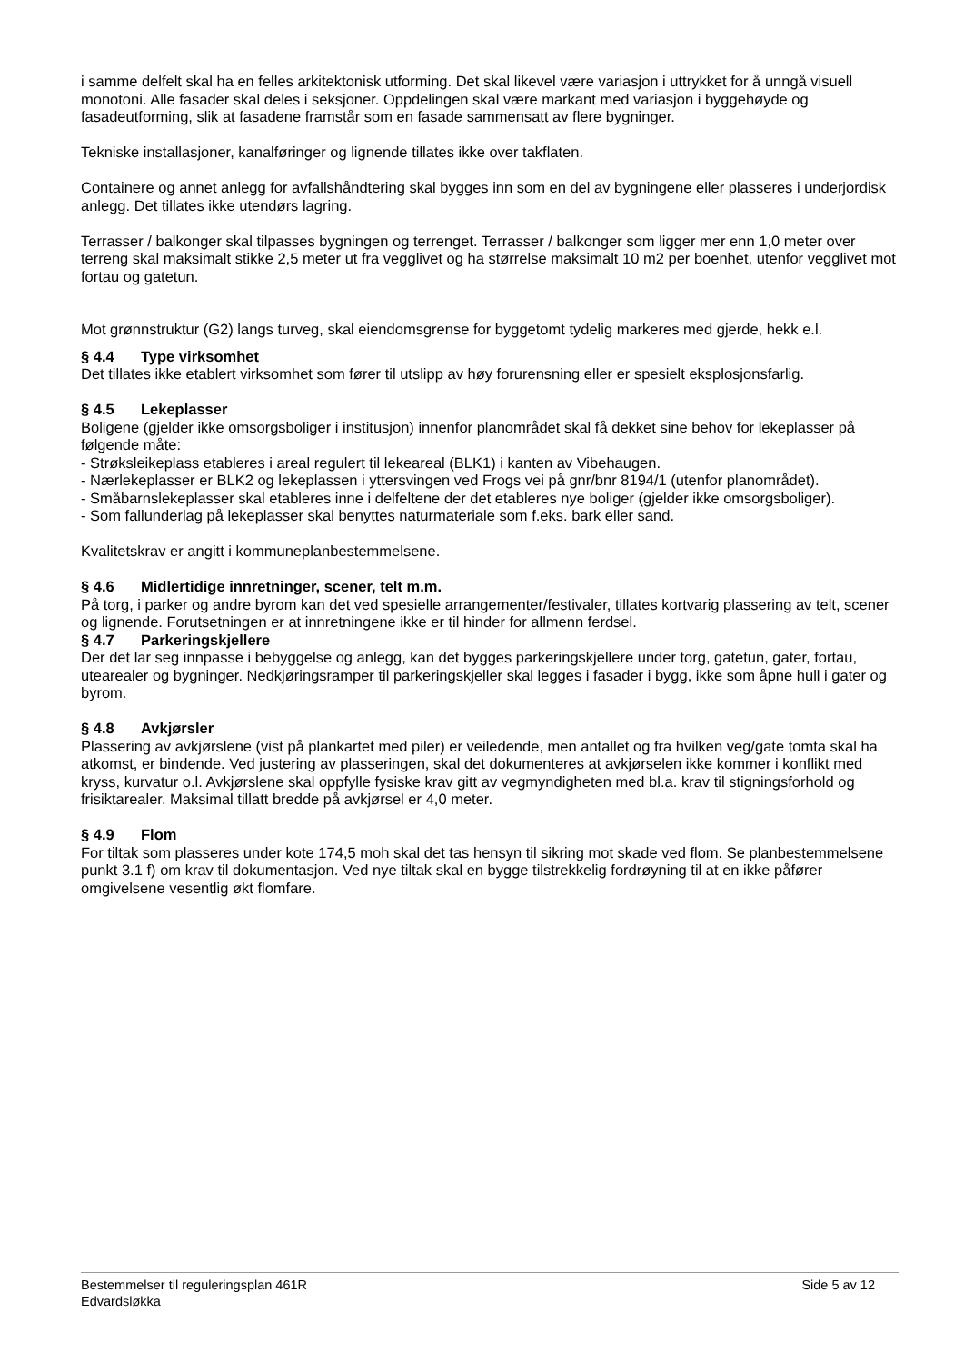i samme delfelt skal ha en felles arkitektonisk utforming. Det skal likevel være variasjon i uttrykket for å unngå visuell monotoni. Alle fasader skal deles i seksjoner. Oppdelingen skal være markant med variasjon i byggehøyde og fasadeutforming, slik at fasadene framstår som en fasade sammensatt av flere bygninger.
Tekniske installasjoner, kanalføringer og lignende tillates ikke over takflaten.
Containere og annet anlegg for avfallshåndtering skal bygges inn som en del av bygningene eller plasseres i underjordisk anlegg. Det tillates ikke utendørs lagring.
Terrasser / balkonger skal tilpasses bygningen og terrenget. Terrasser / balkonger som ligger mer enn 1,0 meter over terreng skal maksimalt stikke 2,5 meter ut fra vegglivet og ha størrelse maksimalt 10 m2 per boenhet, utenfor vegglivet mot fortau og gatetun.
Mot grønnstruktur (G2) langs turveg, skal eiendomsgrense for byggetomt tydelig markeres med gjerde, hekk e.l.
§ 4.4 Type virksomhet
Det tillates ikke etablert virksomhet som fører til utslipp av høy forurensning eller er spesielt eksplosjonsfarlig.
§ 4.5 Lekeplasser
Boligene (gjelder ikke omsorgsboliger i institusjon) innenfor planområdet skal få dekket sine behov for lekeplasser på følgende måte:
- Strøksleikeplass etableres i areal regulert til lekeareal (BLK1) i kanten av Vibehaugen.
- Nærlekeplasser er BLK2 og lekeplassen i yttersvingen ved Frogs vei på gnr/bnr 8194/1 (utenfor planområdet).
- Småbarnslekeplasser skal etableres inne i delfeltene der det etableres nye boliger (gjelder ikke omsorgsboliger).
- Som fallunderlag på lekeplasser skal benyttes naturmateriale som f.eks. bark eller sand.
Kvalitetskrav er angitt i kommuneplanbestemmelsene.
§ 4.6 Midlertidige innretninger, scener, telt m.m.
På torg, i parker og andre byrom kan det ved spesielle arrangementer/festivaler, tillates kortvarig plassering av telt, scener og lignende. Forutsetningen er at innretningene ikke er til hinder for allmenn ferdsel.
§ 4.7 Parkeringskjellere
Der det lar seg innpasse i bebyggelse og anlegg, kan det bygges parkeringskjellere under torg, gatetun, gater, fortau, utearealer og bygninger. Nedkjøringsramper til parkeringskjeller skal legges i fasader i bygg, ikke som åpne hull i gater og byrom.
§ 4.8 Avkjørsler
Plassering av avkjørslene (vist på plankartet med piler) er veiledende, men antallet og fra hvilken veg/gate tomta skal ha atkomst, er bindende. Ved justering av plasseringen, skal det dokumenteres at avkjørselen ikke kommer i konflikt med kryss, kurvatur o.l. Avkjørslene skal oppfylle fysiske krav gitt av vegmyndigheten med bl.a. krav til stigningsforhold og frisiktarealer. Maksimal tillatt bredde på avkjørsel er 4,0 meter.
§ 4.9 Flom
For tiltak som plasseres under kote 174,5 moh skal det tas hensyn til sikring mot skade ved flom. Se planbestemmelsene punkt 3.1 f) om krav til dokumentasjon. Ved nye tiltak skal en bygge tilstrekkelig fordrøyning til at en ikke påfører omgivelsene vesentlig økt flomfare.
Bestemmelser til reguleringsplan 461R
Edvardsløkka
Side 5 av 12